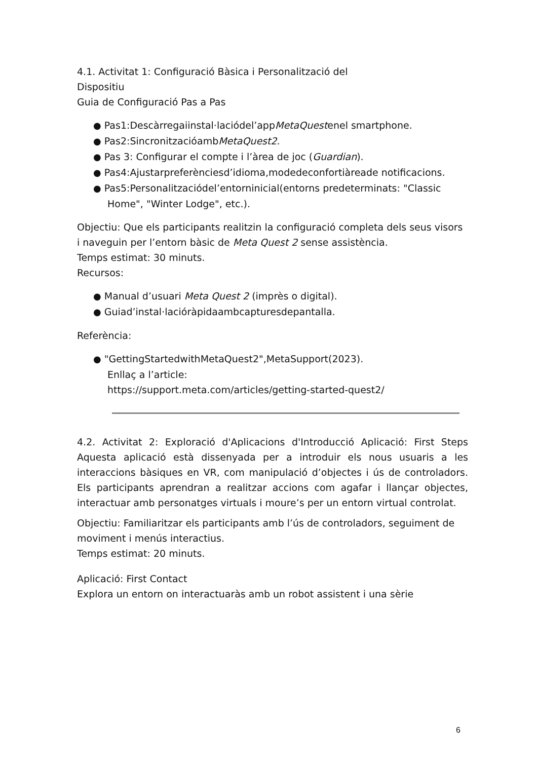4.1. Activitat 1: Configuració Bàsica i Personalització del
Dispositiu
Guia de Configuració Pas a Pas
● Pas1:Descàrregaiinstal·laciódel’appMetaQuestenel smartphone.
● Pas2:SincronitzacióambMetaQuest2.
● Pas 3: Configurar el compte i l’àrea de joc (Guardian).
● Pas4:Ajustarpreferènciesd’idioma,modedeconfortiàreade notificacions.
● Pas5:Personalitzaciódel’entorninicial(entorns predeterminats: "Classic Home", "Winter Lodge", etc.).
Objectiu: Que els participants realitzin la configuració completa dels seus visors i naveguin per l’entorn bàsic de Meta Quest 2 sense assistència.
Temps estimat: 30 minuts.
Recursos:
● Manual d’usuari Meta Quest 2 (imprès o digital).
● Guiad’instal·lacióràpidaambcapturesdepantalla.
Referència:
● "GettingStartedwithMetaQuest2",MetaSupport(2023).
Enllaç a l’article:
https://support.meta.com/articles/getting-started-quest2/
4.2. Activitat 2: Exploració d'Aplicacions d'Introducció Aplicació: First Steps Aquesta aplicació està dissenyada per a introduir els nous usuaris a les interaccions bàsiques en VR, com manipulació d’objectes i ús de controladors. Els participants aprendran a realitzar accions com agafar i llançar objectes, interactuar amb personatges virtuals i moure’s per un entorn virtual controlat.
Objectiu: Familiaritzar els participants amb l’ús de controladors, seguiment de moviment i menús interactius.
Temps estimat: 20 minuts.
Aplicació: First Contact
Explora un entorn on interactuaràs amb un robot assistent i una sèrie
6